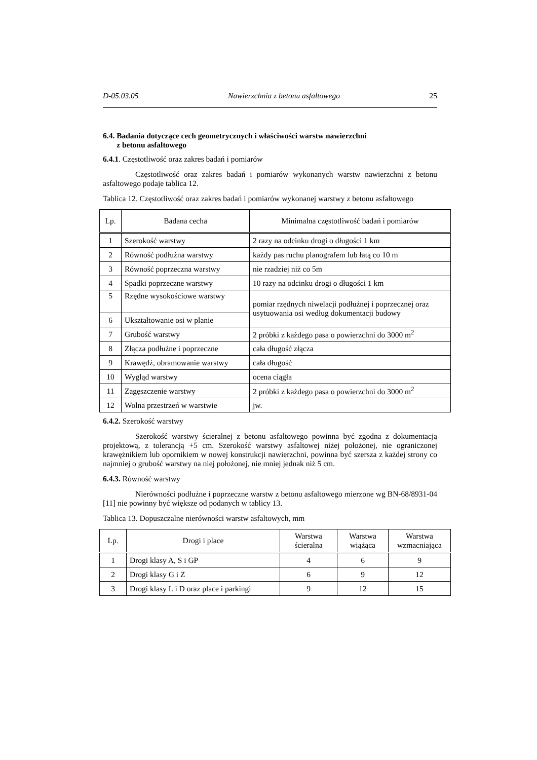D-05.03.05 Nawierzchnia z betonu asfaltowego 25
6.4. Badania dotyczące cech geometrycznych i właściwości warstw nawierzchni
z betonu asfaltowego
6.4.1. Częstotliwość oraz zakres badań i pomiarów
Częstotliwość oraz zakres badań i pomiarów wykonanych warstw nawierzchni z betonu asfaltowego podaje tablica 12.
Tablica 12. Częstotliwość oraz zakres badań i pomiarów wykonanej warstwy z betonu asfaltowego
| Lp. | Badana cecha | Minimalna częstotliwość badań i pomiarów |
| --- | --- | --- |
| 1 | Szerokość warstwy | 2 razy na odcinku drogi o długości 1 km |
| 2 | Równość podłużna warstwy | każdy pas ruchu planografem lub łatą co 10 m |
| 3 | Równość poprzeczna warstwy | nie rzadziej niż co 5m |
| 4 | Spadki poprzeczne warstwy | 10 razy na odcinku drogi o długości 1 km |
| 5 | Rzędne wysokościowe warstwy | pomiar rzędnych niwelacji podłużnej i poprzecznej oraz usytuowania osi według dokumentacji budowy |
| 6 | Ukształtowanie osi w planie | |
| 7 | Grubość warstwy | 2 próbki z każdego pasa o powierzchni do 3000 m<sup>2</sup> |
| 8 | Złącza podłużne i poprzeczne | cała długość złącza |
| 9 | Krawędź, obramowanie warstwy | cała długość |
| 10 | Wygląd warstwy | ocena ciągła |
| 11 | Zagęszczenie warstwy | 2 próbki z każdego pasa o powierzchni do 3000 m<sup>2</sup> |
| 12 | Wolna przestrzeń w warstwie | jw. |
6.4.2. Szerokość warstwy
Szerokość warstwy ścieralnej z betonu asfaltowego powinna być zgodna z dokumentacją projektową, z tolerancją +5 cm. Szerokość warstwy asfaltowej niżej położonej, nie ograniczonej krawężnikiem lub opornikiem w nowej konstrukcji nawierzchni, powinna być szersza z każdej strony co najmniej o grubość warstwy na niej położonej, nie mniej jednak niż 5 cm.
6.4.3. Równość warstwy
Nierówności podłużne i poprzeczne warstw z betonu asfaltowego mierzone wg BN-68/8931-04 [11] nie powinny być większe od podanych w tablicy 13.
Tablica 13. Dopuszczalne nierówności warstw asfaltowych, mm
| Lp. | Drogi i place | Warstwa ścieralna | Warstwa wiążąca | Warstwa wzmacniająca |
| --- | --- | --- | --- | --- |
| 1 | Drogi klasy A, S i GP | 4 | 6 | 9 |
| 2 | Drogi klasy G i Z | 6 | 9 | 12 |
| 3 | Drogi klasy L i D oraz place i parkingi | 9 | 12 | 15 |